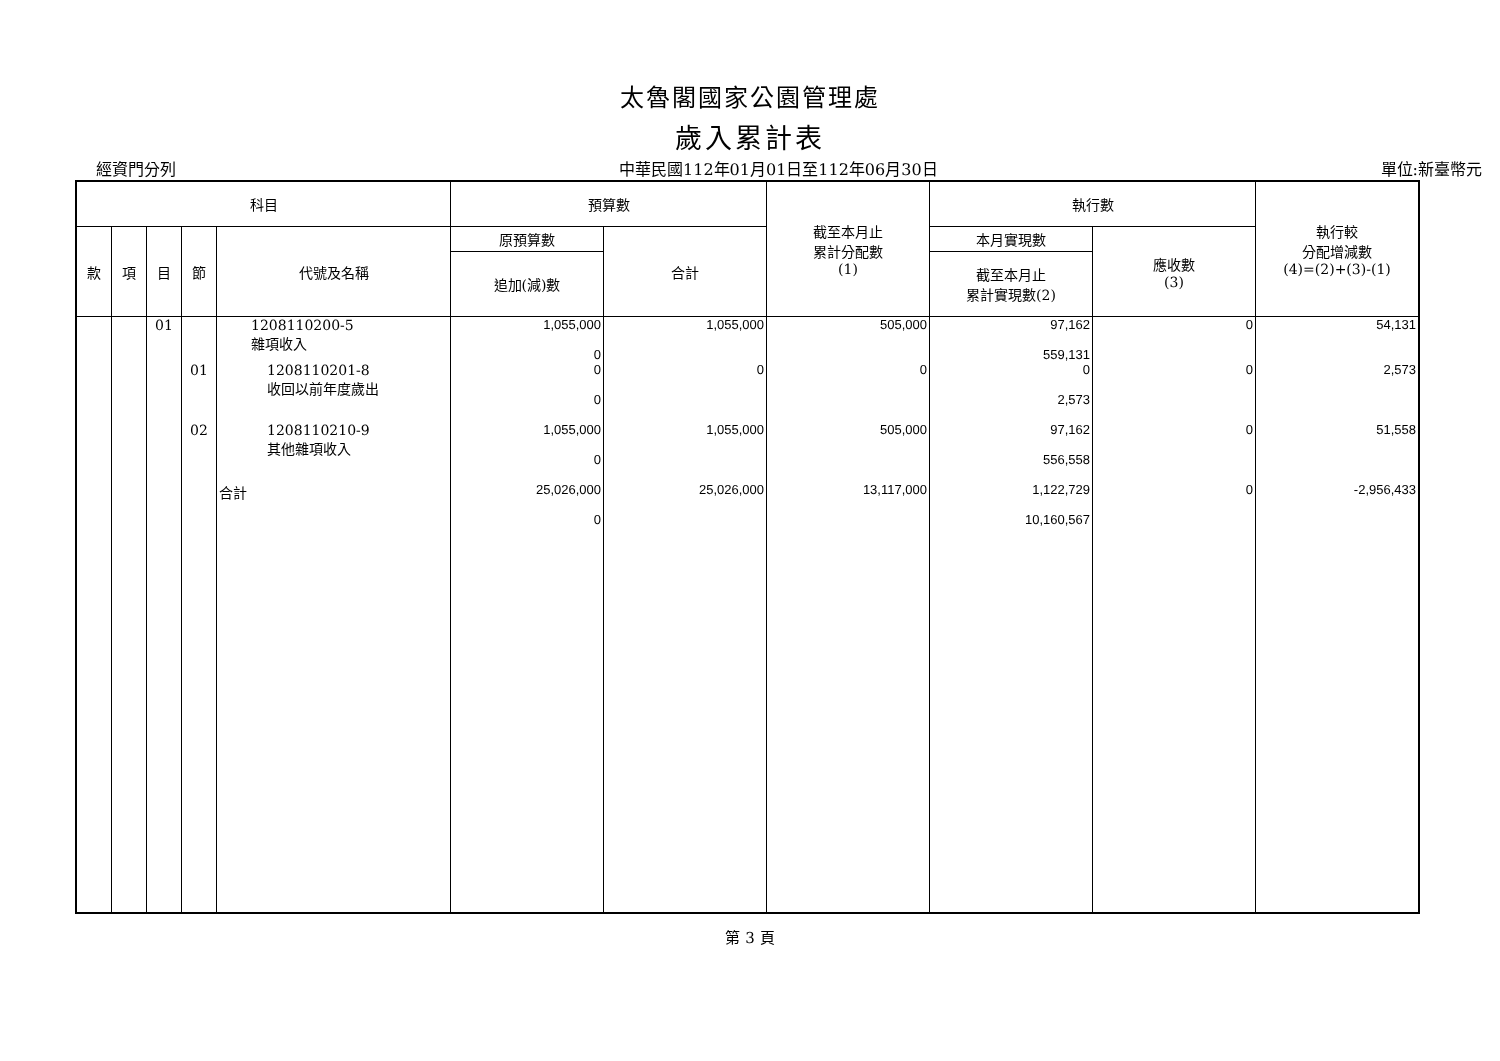太魯閣國家公園管理處
歲入累計表
經資門分列 中華民國112年01月01日至112年06月30日 單位:新臺幣元
| 科目 | | | | | 預算數 | | 截至本月止 累計分配數 (1) | 執行數 | | 執行較 分配增減數 (4)=(2)+(3)-(1) |
| --- | --- | --- | --- | --- | --- | --- | --- | --- | --- | --- |
| 款 | 項 | 目 | 節 | 代號及名稱 | 原預算數 | 合計 | | 本月實現數 | 應收數 (3) | |
| | | | | | 追加(減)數 | | | 截至本月止 累計實現數(2) | | |
| | | 01 | | 1208110200-5 雜項收入 | 1,055,000 0 | 1,055,000 | 505,000 | 97,162 559,131 | 0 | 54,131 |
| | | | 01 | 1208110201-8 收回以前年度歲出 | 0 0 | 0 | 0 | 0 2,573 | 0 | 2,573 |
| | | | 02 | 1208110210-9 其他雜項收入 | 1,055,000 0 | 1,055,000 | 505,000 | 97,162 556,558 | 0 | 51,558 |
| | | | | 合計 | 25,026,000 0 | 25,026,000 | 13,117,000 | 1,122,729 10,160,567 | 0 | -2,956,433 |
第 3 頁